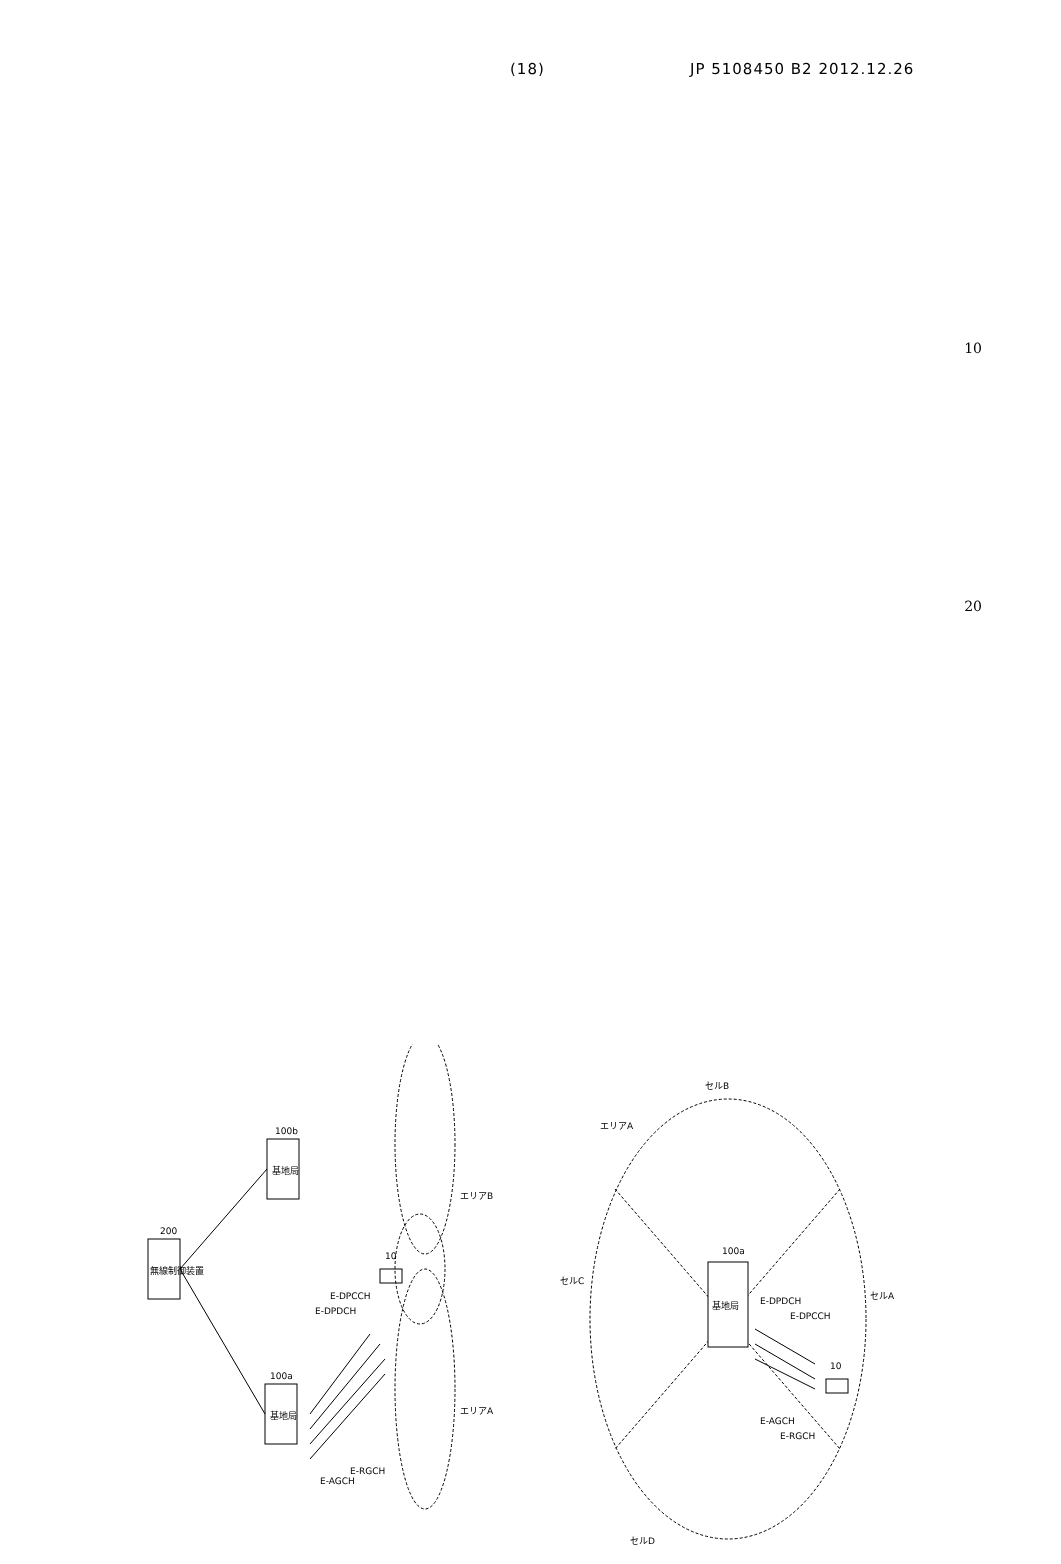(18) JP 5108450 B2 2012.12.26
10
20
無線制御装置
200
基地局
100b
基地局
100a
E-DPDCH
E-DPCCH
E-AGCH
E-RGCH
10
エリアB
エリアA
基地局
100a
E-DPDCH
E-DPCCH
E-AGCH
E-RGCH
10
セルB
エリアA
セルC
セルA
セルD